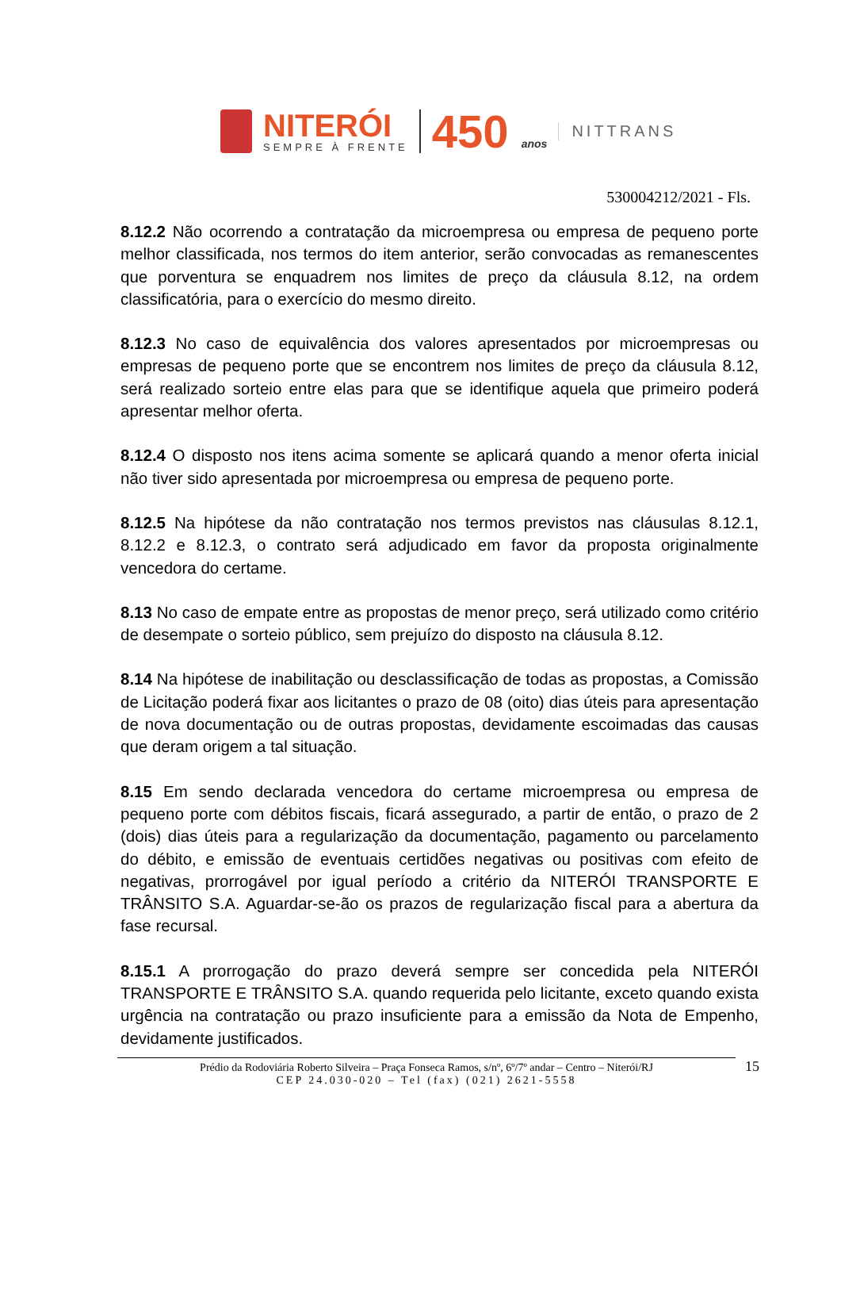NITERÓI
SEMPRE À FRENTE
450 anos
NITTRANS
530004212/2021 - Fls.
8.12.2 Não ocorrendo a contratação da microempresa ou empresa de pequeno porte melhor classificada, nos termos do item anterior, serão convocadas as remanescentes que porventura se enquadrem nos limites de preço da cláusula 8.12, na ordem classificatória, para o exercício do mesmo direito.
8.12.3 No caso de equivalência dos valores apresentados por microempresas ou empresas de pequeno porte que se encontrem nos limites de preço da cláusula 8.12, será realizado sorteio entre elas para que se identifique aquela que primeiro poderá apresentar melhor oferta.
8.12.4 O disposto nos itens acima somente se aplicará quando a menor oferta inicial não tiver sido apresentada por microempresa ou empresa de pequeno porte.
8.12.5 Na hipótese da não contratação nos termos previstos nas cláusulas 8.12.1, 8.12.2 e 8.12.3, o contrato será adjudicado em favor da proposta originalmente vencedora do certame.
8.13 No caso de empate entre as propostas de menor preço, será utilizado como critério de desempate o sorteio público, sem prejuízo do disposto na cláusula 8.12.
8.14 Na hipótese de inabilitação ou desclassificação de todas as propostas, a Comissão de Licitação poderá fixar aos licitantes o prazo de 08 (oito) dias úteis para apresentação de nova documentação ou de outras propostas, devidamente escoimadas das causas que deram origem a tal situação.
8.15 Em sendo declarada vencedora do certame microempresa ou empresa de pequeno porte com débitos fiscais, ficará assegurado, a partir de então, o prazo de 2 (dois) dias úteis para a regularização da documentação, pagamento ou parcelamento do débito, e emissão de eventuais certidões negativas ou positivas com efeito de negativas, prorrogável por igual período a critério da NITERÓI TRANSPORTE E TRÂNSITO S.A. Aguardar-se-ão os prazos de regularização fiscal para a abertura da fase recursal.
8.15.1 A prorrogação do prazo deverá sempre ser concedida pela NITERÓI TRANSPORTE E TRÂNSITO S.A. quando requerida pelo licitante, exceto quando exista urgência na contratação ou prazo insuficiente para a emissão da Nota de Empenho, devidamente justificados.
Prédio da Rodoviária Roberto Silveira – Praça Fonseca Ramos, s/nº, 6º/7º andar – Centro – Niterói/RJ 15
CEP 24.030-020 – Tel (fax) (021) 2621-5558